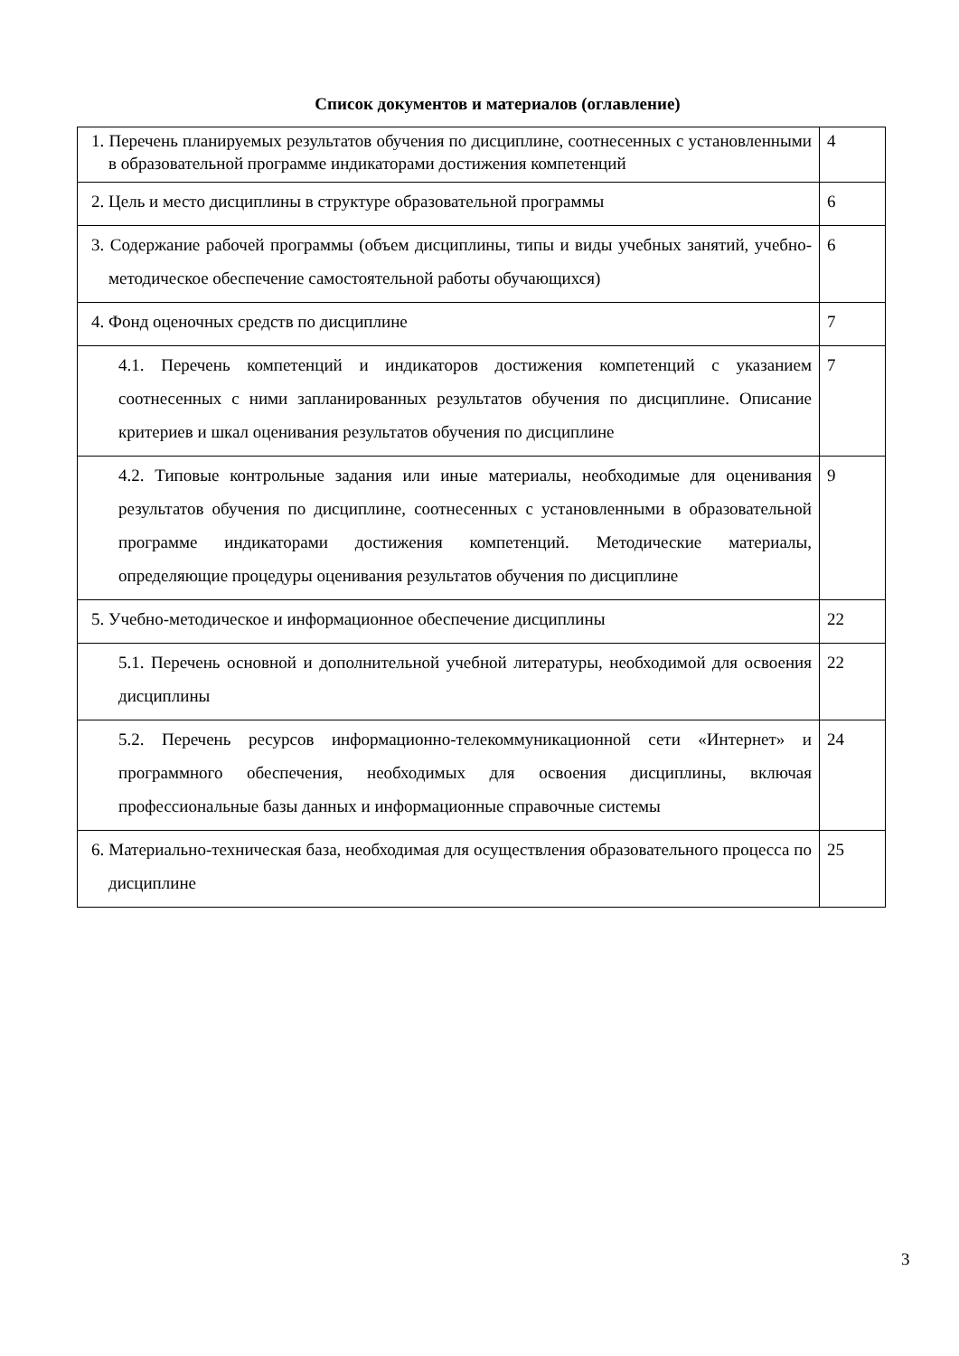Список документов и материалов (оглавление)
| 1. Перечень планируемых результатов обучения по дисциплине, соотнесенных с установленными в образовательной программе индикаторами достижения компетенций | 4 |
| 2. Цель и место дисциплины в структуре образовательной программы | 6 |
| 3. Содержание рабочей программы (объем дисциплины, типы и виды учебных занятий, учебно-методическое обеспечение самостоятельной работы обучающихся) | 6 |
| 4. Фонд оценочных средств по дисциплине | 7 |
| 4.1. Перечень компетенций и индикаторов достижения компетенций с указанием соотнесенных с ними запланированных результатов обучения по дисциплине. Описание критериев и шкал оценивания результатов обучения по дисциплине | 7 |
| 4.2. Типовые контрольные задания или иные материалы, необходимые для оценивания результатов обучения по дисциплине, соотнесенных с установленными в образовательной программе индикаторами достижения компетенций. Методические материалы, определяющие процедуры оценивания результатов обучения по дисциплине | 9 |
| 5. Учебно-методическое и информационное обеспечение дисциплины | 22 |
| 5.1. Перечень основной и дополнительной учебной литературы, необходимой для освоения дисциплины | 22 |
| 5.2. Перечень ресурсов информационно-телекоммуникационной сети «Интернет» и программного обеспечения, необходимых для освоения дисциплины, включая профессиональные базы данных и информационные справочные системы | 24 |
| 6. Материально-техническая база, необходимая для осуществления образовательного процесса по дисциплине | 25 |
3